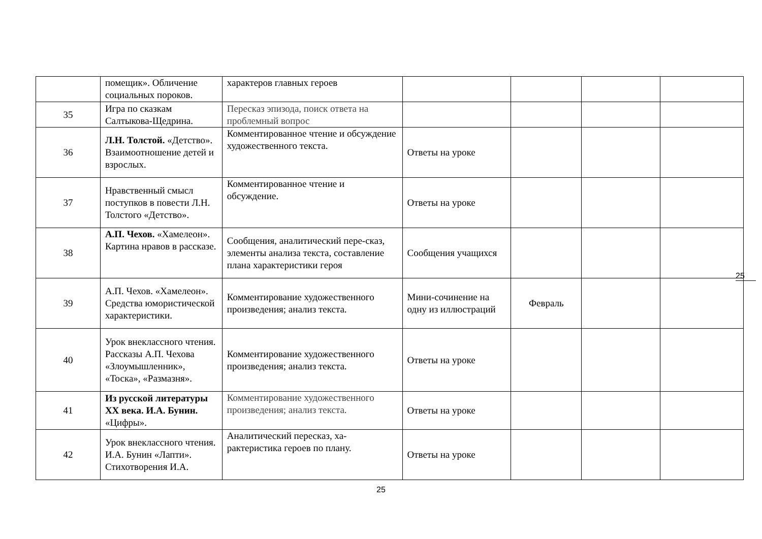| | помещик». Обличение социальных пороков. | характеров главных героев | | | | |
| 35 | Игра по сказкам Салтыкова-Щедрина. | Пересказ эпизода, поиск ответа на проблемный вопрос | | | | |
| 36 | Л.Н. Толстой. «Детство». Взаимоотношение детей и взрослых. | Комментированное чтение и обсуждение художественного текста. | Ответы на уроке | | | |
| 37 | Нравственный смысл поступков в повести Л.Н. Толстого «Детство». | Комментированное чтение и обсуждение. | Ответы на уроке | | | |
| 38 | А.П. Чехов. «Хамелеон». Картина нравов в рассказе. | Сообщения, аналитический пере-сказ, элементы анализа текста, составление плана характеристики героя | Сообщения учащихся | | | |
| 39 | А.П. Чехов. «Хамелеон». Средства юмористической характеристики. | Комментирование художественного произведения; анализ текста. | Мини-сочинение на одну из иллюстраций | Февраль | | |
| 40 | Урок внеклассного чтения. Рассказы А.П. Чехова «Злоумышленник», «Тоска», «Размазня». | Комментирование художественного произведения; анализ текста. | Ответы на уроке | | | |
| 41 | Из русской литературы XX века. И.А. Бунин. «Цифры». | Комментирование художественного произведения; анализ текста. | Ответы на уроке | | | |
| 42 | Урок внеклассного чтения. И.А. Бунин «Лапти». Стихотворения И.А. | Аналитический пересказ, ха-рактеристика героев по плану. | Ответы на уроке | | | |
25
25